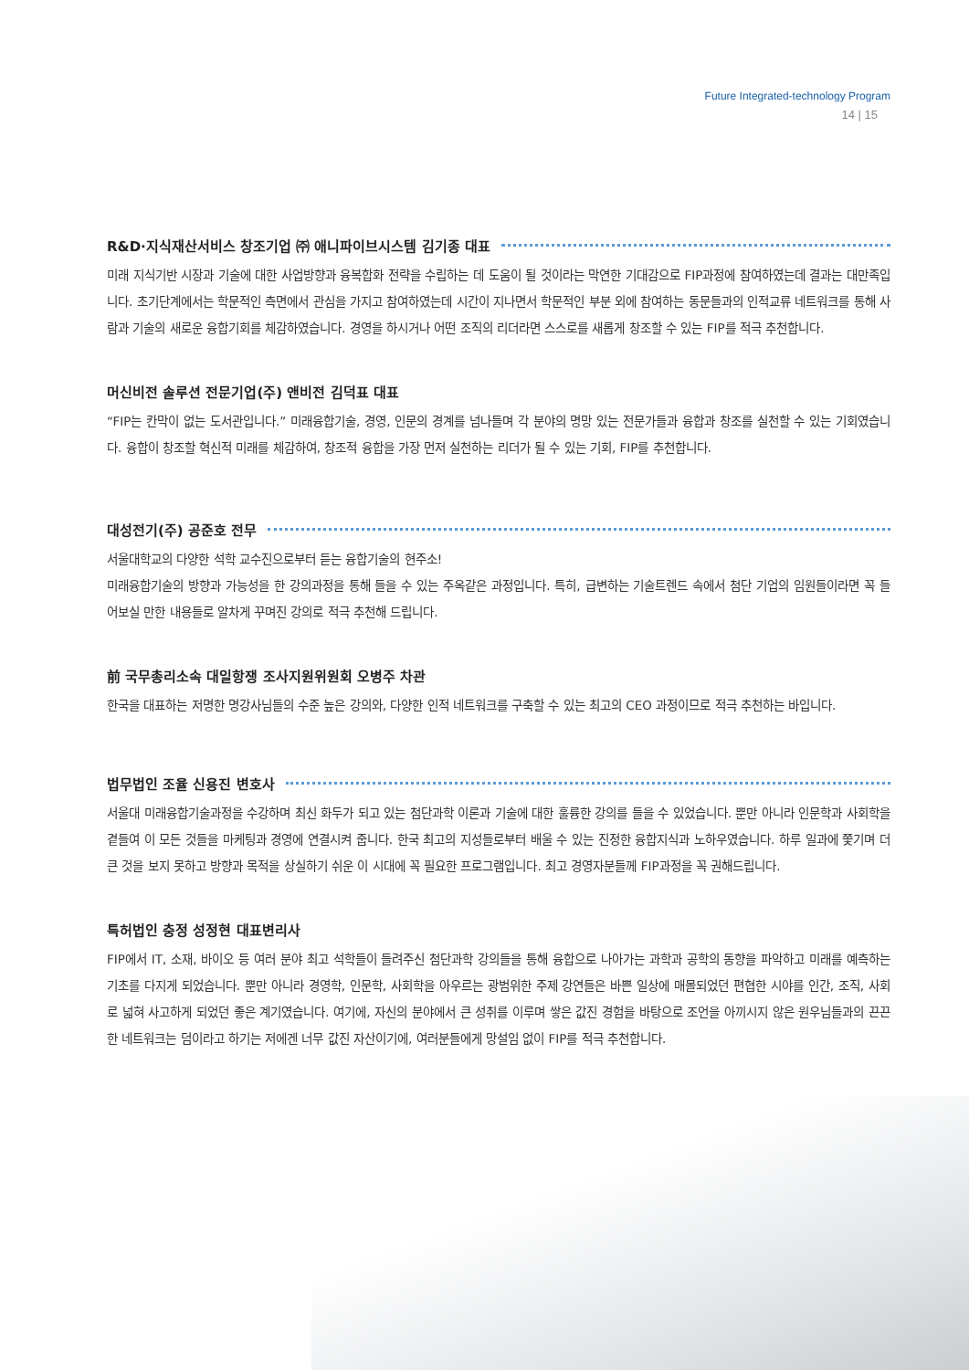Future Integrated-technology Program
14 | 15
R&D·지식재산서비스 창조기업 ㈜ 애니파이브시스템 김기종 대표
미래 지식기반 시장과 기술에 대한 사업방향과 융복합화 전략을 수립하는 데 도움이 될 것이라는 막연한 기대감으로 FIP과정에 참여하였는데 결과는 대만족입니다. 초기단계에서는 학문적인 측면에서 관심을 가지고 참여하였는데 시간이 지나면서 학문적인 부분 외에 참여하는 동문들과의 인적교류 네트워크를 통해 사람과 기술의 새로운 융합기회를 체감하였습니다. 경영을 하시거나 어떤 조직의 리더라면 스스로를 새롭게 창조할 수 있는 FIP를 적극 추천합니다.
머신비전 솔루션 전문기업(주) 앤비전 김덕표 대표
“FIP는 칸막이 없는 도서관입니다.” 미래융합기술, 경영, 인문의 경계를 넘나들며 각 분야의 명망 있는 전문가들과 융합과 창조를 실천할 수 있는 기회였습니다. 융합이 창조할 혁신적 미래를 체감하여, 창조적 융합을 가장 먼저 실천하는 리더가 될 수 있는 기회, FIP를 추천합니다.
대성전기(주) 공준호 전무
서울대학교의 다양한 석학 교수진으로부터 듣는 융합기술의 현주소!
미래융합기술의 방향과 가능성을 한 강의과정을 통해 들을 수 있는 주옥같은 과정입니다. 특히, 급변하는 기술트렌드 속에서 첨단 기업의 임원들이라면 꼭 들어보실 만한 내용들로 알차게 꾸며진 강의로 적극 추천해 드립니다.
前 국무총리소속 대일항쟁 조사지원위원회 오병주 차관
한국을 대표하는 저명한 명강사님들의 수준 높은 강의와, 다양한 인적 네트워크를 구축할 수 있는 최고의 CEO 과정이므로 적극 추천하는 바입니다.
법무법인 조율 신용진 변호사
서울대 미래융합기술과정을 수강하며 최신 화두가 되고 있는 첨단과학 이론과 기술에 대한 훌륭한 강의를 들을 수 있었습니다. 뿐만 아니라 인문학과 사회학을 곁들여 이 모든 것들을 마케팅과 경영에 연결시켜 줍니다. 한국 최고의 지성들로부터 배울 수 있는 진정한 융합지식과 노하우였습니다. 하루 일과에 쫓기며 더 큰 것을 보지 못하고 방향과 목적을 상실하기 쉬운 이 시대에 꼭 필요한 프로그램입니다. 최고 경영자분들께 FIP과정을 꼭 권해드립니다.
특허법인 충정 성정현 대표변리사
FIP에서 IT, 소재, 바이오 등 여러 분야 최고 석학들이 들려주신 첨단과학 강의들을 통해 융합으로 나아가는 과학과 공학의 동향을 파악하고 미래를 예측하는 기초를 다지게 되었습니다. 뿐만 아니라 경영학, 인문학, 사회학을 아우르는 광범위한 주제 강연들은 바쁜 일상에 매몰되었던 편협한 시야를 인간, 조직, 사회로 넓혀 사고하게 되었던 좋은 계기였습니다. 여기에, 자신의 분야에서 큰 성취를 이루며 쌓은 값진 경험을 바탕으로 조언을 아끼시지 않은 원우님들과의 끈끈한 네트워크는 덤이라고 하기는 저에겐 너무 값진 자산이기에, 여러분들에게 망설임 없이 FIP를 적극 추천합니다.